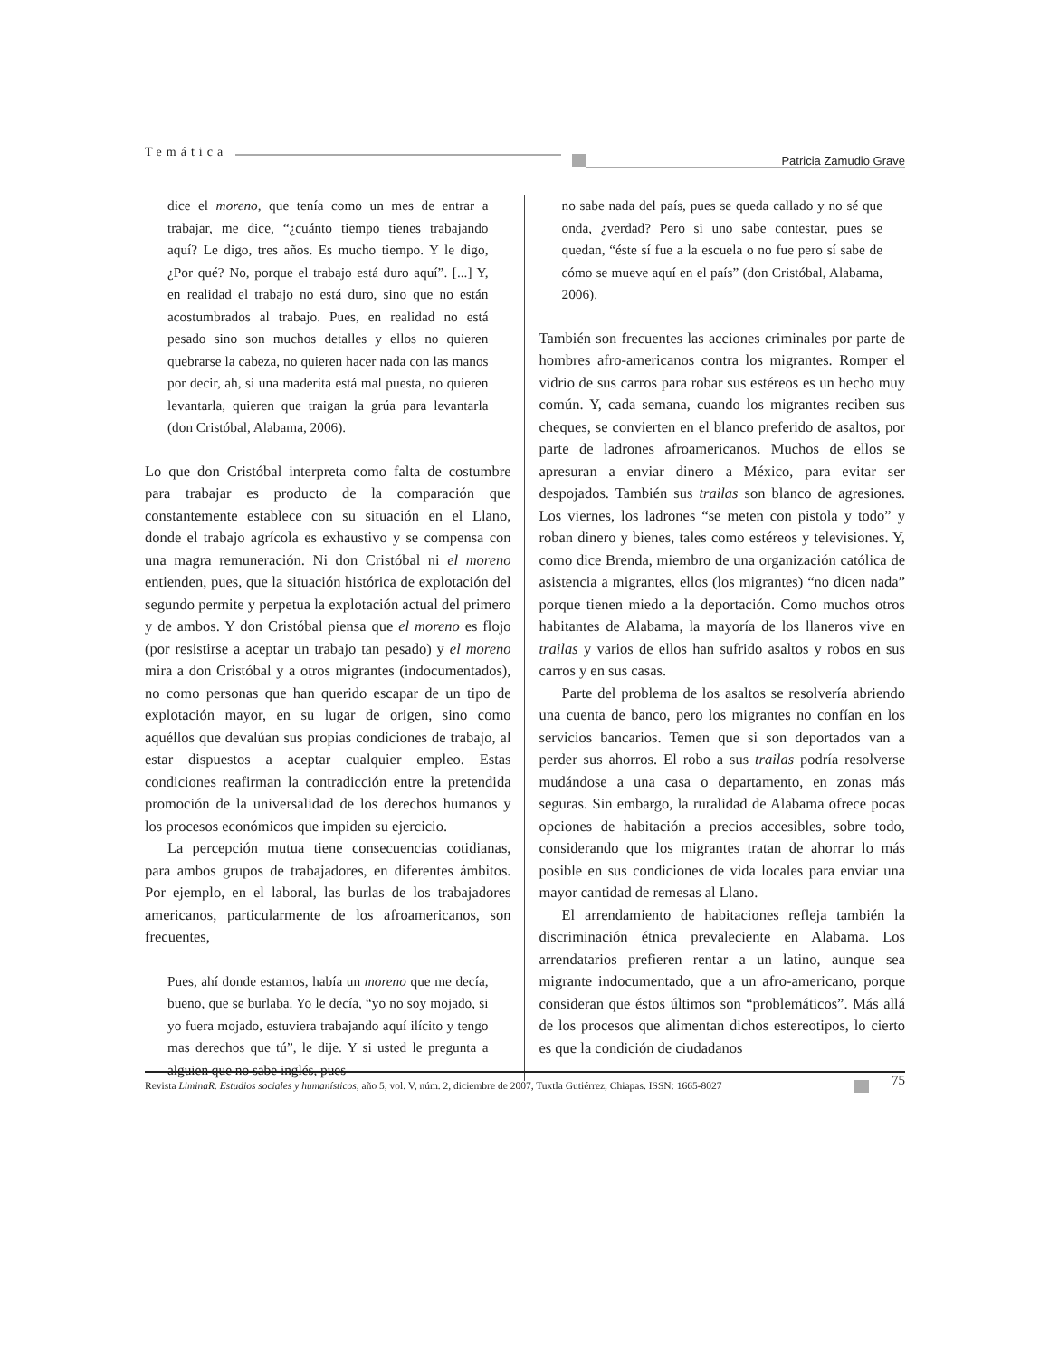Temática
Patricia Zamudio Grave
dice el moreno, que tenía como un mes de entrar a trabajar, me dice, “¿cuánto tiempo tienes trabajando aquí? Le digo, tres años. Es mucho tiempo. Y le digo, ¿Por qué? No, porque el trabajo está duro aquí”. [...] Y, en realidad el trabajo no está duro, sino que no están acostumbrados al trabajo. Pues, en realidad no está pesado sino son muchos detalles y ellos no quieren quebrarse la cabeza, no quieren hacer nada con las manos por decir, ah, si una maderita está mal puesta, no quieren levantarla, quieren que traigan la grúa para levantarla (don Cristóbal, Alabama, 2006).
Lo que don Cristóbal interpreta como falta de costumbre para trabajar es producto de la comparación que constantemente establece con su situación en el Llano, donde el trabajo agrícola es exhaustivo y se compensa con una magra remuneración. Ni don Cristóbal ni el moreno entienden, pues, que la situación histórica de explotación del segundo permite y perpetua la explotación actual del primero y de ambos. Y don Cristóbal piensa que el moreno es flojo (por resistirse a aceptar un trabajo tan pesado) y el moreno mira a don Cristóbal y a otros migrantes (indocumentados), no como personas que han querido escapar de un tipo de explotación mayor, en su lugar de origen, sino como aquéllos que devalúan sus propias condiciones de trabajo, al estar dispuestos a aceptar cualquier empleo. Estas condiciones reafirman la contradicción entre la pretendida promoción de la universalidad de los derechos humanos y los procesos económicos que impiden su ejercicio.
La percepción mutua tiene consecuencias cotidianas, para ambos grupos de trabajadores, en diferentes ámbitos. Por ejemplo, en el laboral, las burlas de los trabajadores americanos, particularmente de los afroamericanos, son frecuentes,
Pues, ahí donde estamos, había un moreno que me decía, bueno, que se burlaba. Yo le decía, “yo no soy mojado, si yo fuera mojado, estuviera trabajando aquí ilícito y tengo mas derechos que tú”, le dije. Y si usted le pregunta a alguien que no sabe inglés, pues
no sabe nada del país, pues se queda callado y no sé que onda, ¿verdad? Pero si uno sabe contestar, pues se quedan, “éste sí fue a la escuela o no fue pero sí sabe de cómo se mueve aquí en el país” (don Cristóbal, Alabama, 2006).
También son frecuentes las acciones criminales por parte de hombres afro-americanos contra los migrantes. Romper el vidrio de sus carros para robar sus estéreos es un hecho muy común. Y, cada semana, cuando los migrantes reciben sus cheques, se convierten en el blanco preferido de asaltos, por parte de ladrones afroamericanos. Muchos de ellos se apresuran a enviar dinero a México, para evitar ser despojados. También sus trailas son blanco de agresiones. Los viernes, los ladrones “se meten con pistola y todo” y roban dinero y bienes, tales como estéreos y televisiones. Y, como dice Brenda, miembro de una organización católica de asistencia a migrantes, ellos (los migrantes) “no dicen nada” porque tienen miedo a la deportación. Como muchos otros habitantes de Alabama, la mayoría de los llaneros vive en trailas y varios de ellos han sufrido asaltos y robos en sus carros y en sus casas.
Parte del problema de los asaltos se resolvería abriendo una cuenta de banco, pero los migrantes no confían en los servicios bancarios. Temen que si son deportados van a perder sus ahorros. El robo a sus trailas podría resolverse mudándose a una casa o departamento, en zonas más seguras. Sin embargo, la ruralidad de Alabama ofrece pocas opciones de habitación a precios accesibles, sobre todo, considerando que los migrantes tratan de ahorrar lo más posible en sus condiciones de vida locales para enviar una mayor cantidad de remesas al Llano.
El arrendamiento de habitaciones refleja también la discriminación étnica prevaleciente en Alabama. Los arrendatarios prefieren rentar a un latino, aunque sea migrante indocumentado, que a un afro-americano, porque consideran que éstos últimos son “problemáticos”. Más allá de los procesos que alimentan dichos estereotipos, lo cierto es que la condición de ciudadanos
Revista LiminaR. Estudios sociales y humanísticos, año 5, vol. V, núm. 2, diciembre de 2007, Tuxtla Gutiérrez, Chiapas. ISSN: 1665-8027
75